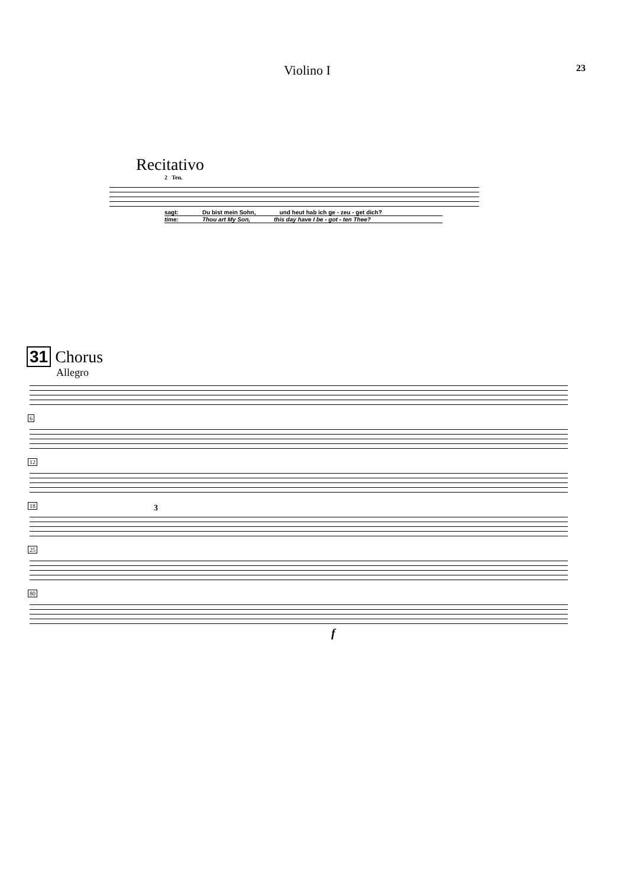Violino I 23
Recitativo
2 Ten.
sagt: Du bist mein Sohn, und heut hab ich ge - zeu - get dich?
time: Thou art My Son, this day have I be - got - ten Thee?
31 Chorus
Allegro
6 12 18
3
25 80
f